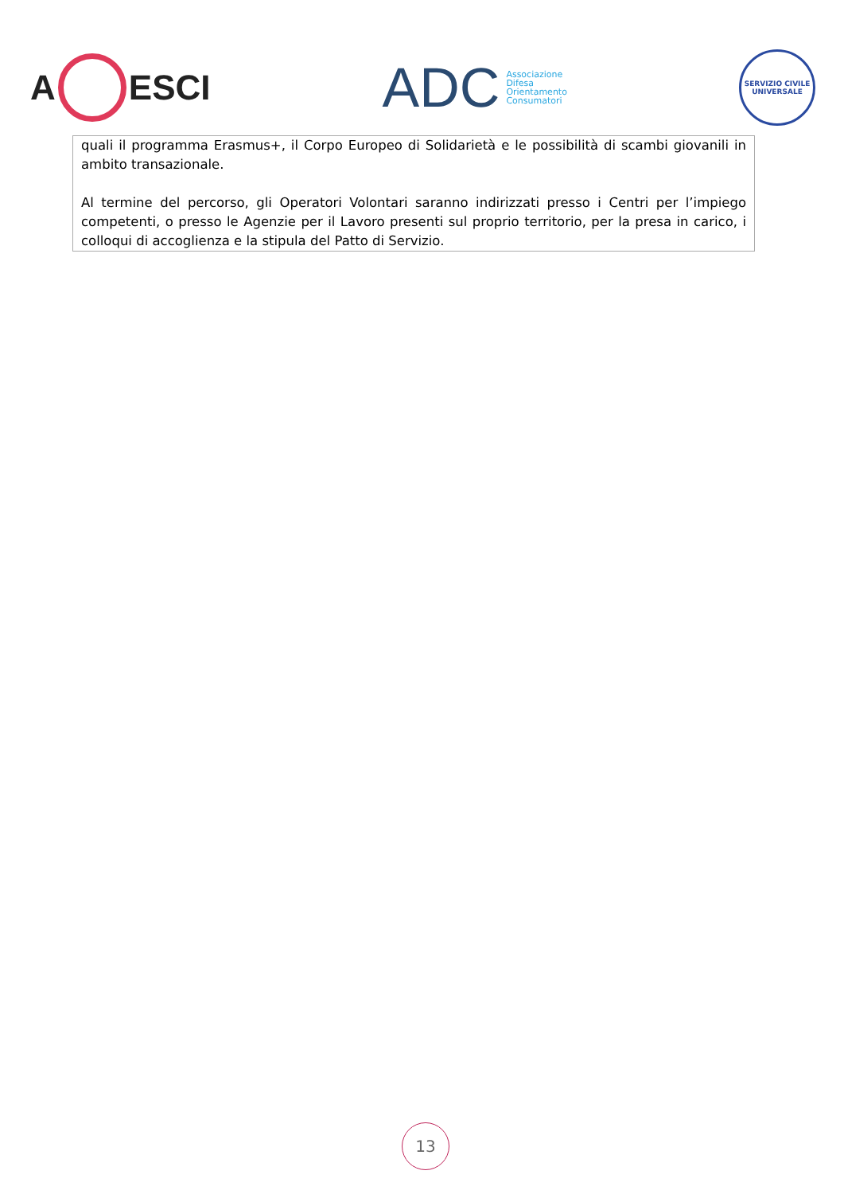A ESCI
ADC
Associazione
Difesa
Orientamento
Consumatori
SERVIZIO CIVILE
UNIVERSALE
quali il programma Erasmus+, il Corpo Europeo di Solidarietà e le possibilità di scambi giovanili in ambito transazionale.
Al termine del percorso, gli Operatori Volontari saranno indirizzati presso i Centri per l’impiego competenti, o presso le Agenzie per il Lavoro presenti sul proprio territorio, per la presa in carico, i colloqui di accoglienza e la stipula del Patto di Servizio.
13